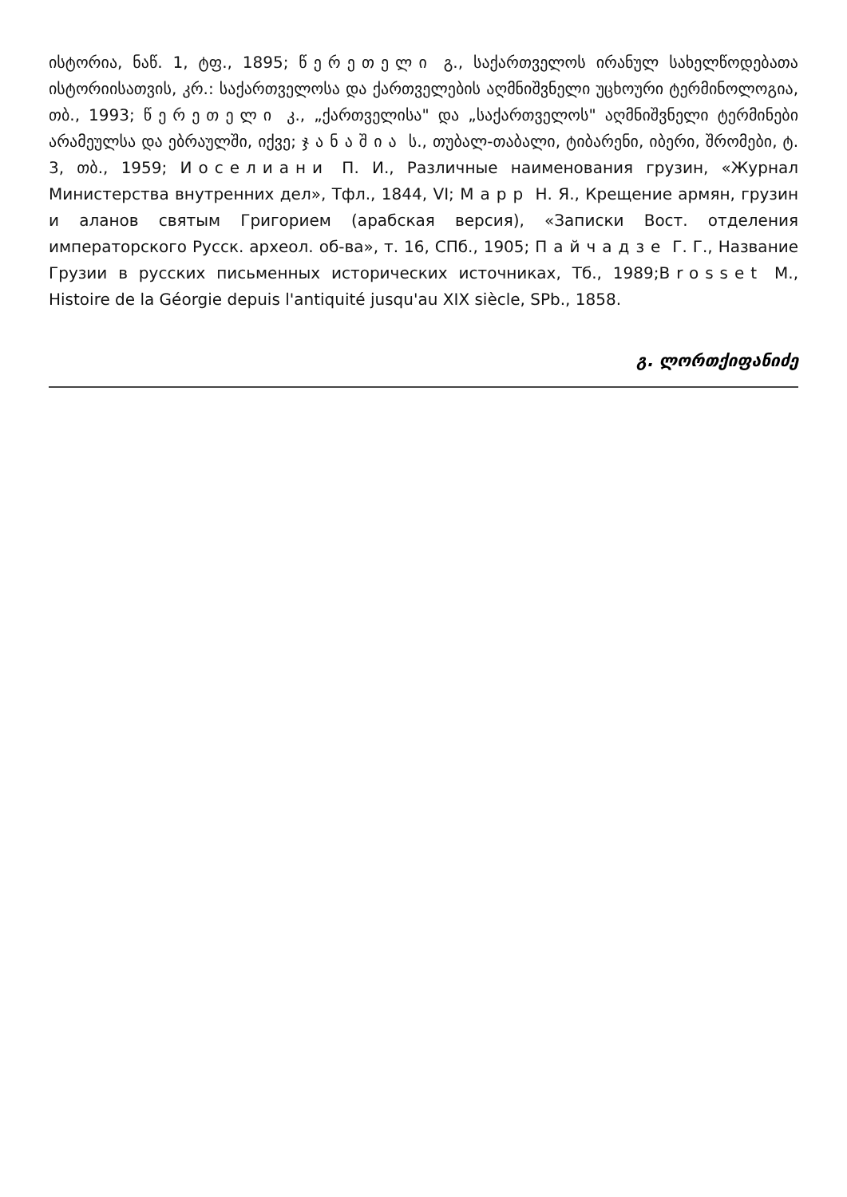ისტორია, ნაწ. 1, ტფ., 1895; წერეთელი გ., საქართველოს ირანულ სახელწოდებათა ისტორიისათვის, კრ.: საქართველოსა და ქართველების აღმნიშვნელი უცხოური ტერმინოლოგია, თბ., 1993; წერეთელი კ., „ქართველისა" და „საქართველოს" აღმნიშვნელი ტერმინები არამეულსა და ებრაულში, იქვე; ჯანაშია ს., თუბალ-თაბალი, ტიბარენი, იბერი, შრომები, ტ. 3, თბ., 1959; Иоселиани П. И., Различные наименования грузин, «Журнал Министерства внутренних дел», Тфл., 1844, VI; Марр Н. Я., Крещение армян, грузин и аланов святым Григорием (арабская версия), «Записки Вост. отделения императорского Русск. археол. об-ва», т. 16, СПб., 1905; Пайчадзе Г. Г., Название Грузии в русских письменных исторических источниках, Тб., 1989;Brosset M., Histoire de la Géorgie depuis l'antiquité jusqu'au XIX siècle, SPb., 1858.
გ. ლორთქიფანიძე